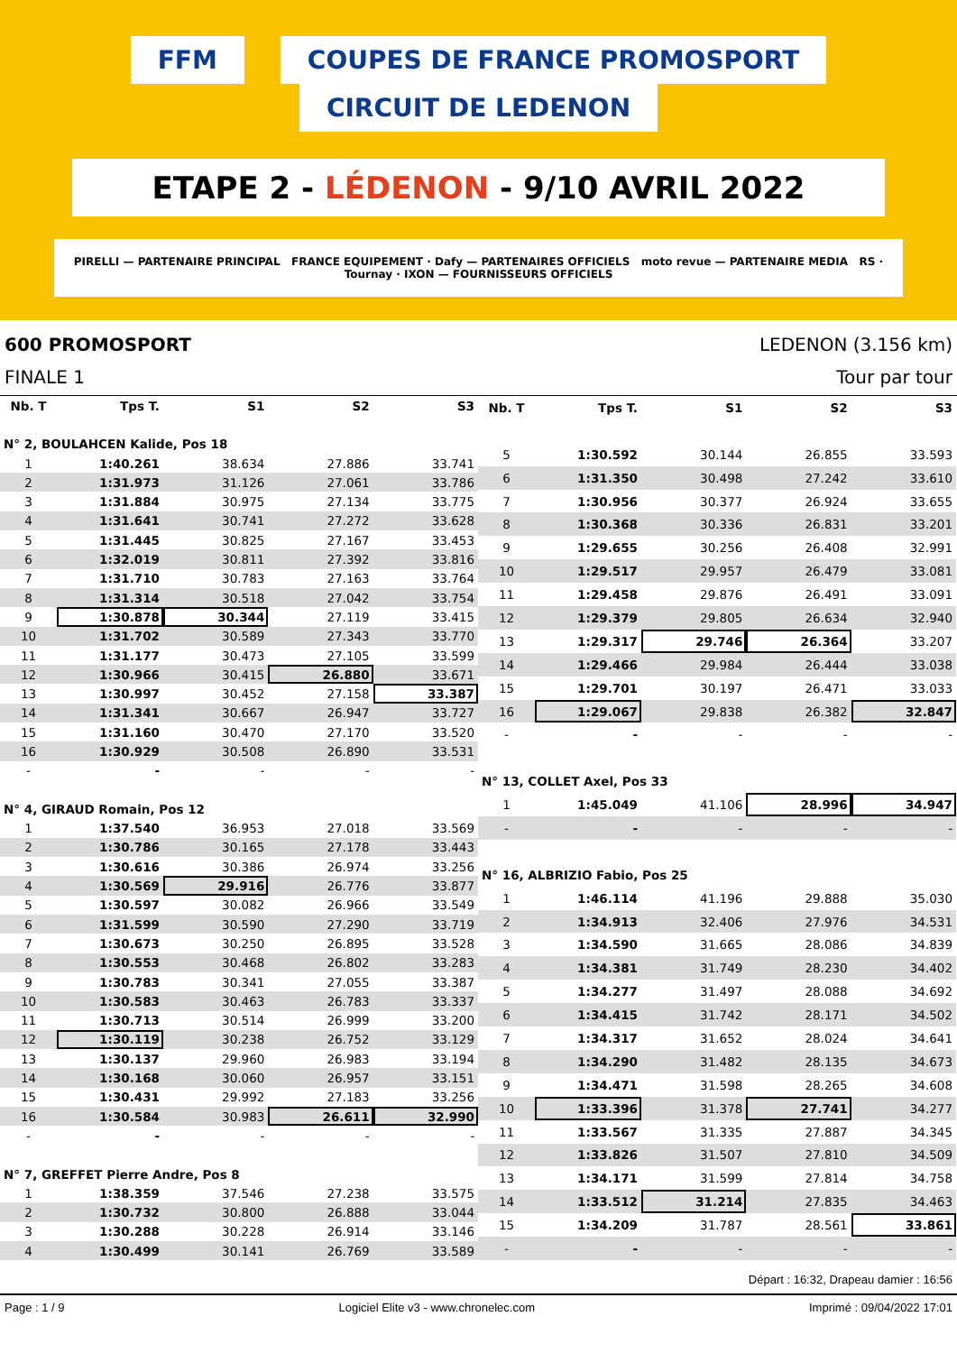FFM COUPES DE FRANCE PROMOSPORT CIRCUIT DE LEDENON
ETAPE 2 - LÉDENON - 9/10 AVRIL 2022
PIRELLI — PARTENAIRE PRINCIPAL FRANCE EQUIPEMENT · Dafy — PARTENAIRES OFFICIELS moto revue — PARTENAIRE MEDIA RS · Tournay · IXON — FOURNISSEURS OFFICIELS
600 PROMOSPORT LEDENON (3.156 km)
FINALE 1 Tour par tour
| Nb. T | Tps T. | S1 | S2 | S3 |
| --- | --- | --- | --- | --- |
| N° 2, BOULAHCEN Kalide, Pos 18 | | | | |
| 1 | 1:40.261 | 38.634 | 27.886 | 33.741 |
| 2 | 1:31.973 | 31.126 | 27.061 | 33.786 |
| 3 | 1:31.884 | 30.975 | 27.134 | 33.775 |
| 4 | 1:31.641 | 30.741 | 27.272 | 33.628 |
| 5 | 1:31.445 | 30.825 | 27.167 | 33.453 |
| 6 | 1:32.019 | 30.811 | 27.392 | 33.816 |
| 7 | 1:31.710 | 30.783 | 27.163 | 33.764 |
| 8 | 1:31.314 | 30.518 | 27.042 | 33.754 |
| 9 | 1:30.878 | 30.344 | 27.119 | 33.415 |
| 10 | 1:31.702 | 30.589 | 27.343 | 33.770 |
| 11 | 1:31.177 | 30.473 | 27.105 | 33.599 |
| 12 | 1:30.966 | 30.415 | 26.880 | 33.671 |
| 13 | 1:30.997 | 30.452 | 27.158 | 33.387 |
| 14 | 1:31.341 | 30.667 | 26.947 | 33.727 |
| 15 | 1:31.160 | 30.470 | 27.170 | 33.520 |
| 16 | 1:30.929 | 30.508 | 26.890 | 33.531 |
| - | - | - | - | - |
| N° 4, GIRAUD Romain, Pos 12 | | | | |
| 1 | 1:37.540 | 36.953 | 27.018 | 33.569 |
| 2 | 1:30.786 | 30.165 | 27.178 | 33.443 |
| 3 | 1:30.616 | 30.386 | 26.974 | 33.256 |
| 4 | 1:30.569 | 29.916 | 26.776 | 33.877 |
| 5 | 1:30.597 | 30.082 | 26.966 | 33.549 |
| 6 | 1:31.599 | 30.590 | 27.290 | 33.719 |
| 7 | 1:30.673 | 30.250 | 26.895 | 33.528 |
| 8 | 1:30.553 | 30.468 | 26.802 | 33.283 |
| 9 | 1:30.783 | 30.341 | 27.055 | 33.387 |
| 10 | 1:30.583 | 30.463 | 26.783 | 33.337 |
| 11 | 1:30.713 | 30.514 | 26.999 | 33.200 |
| 12 | 1:30.119 | 30.238 | 26.752 | 33.129 |
| 13 | 1:30.137 | 29.960 | 26.983 | 33.194 |
| 14 | 1:30.168 | 30.060 | 26.957 | 33.151 |
| 15 | 1:30.431 | 29.992 | 27.183 | 33.256 |
| 16 | 1:30.584 | 30.983 | 26.611 | 32.990 |
| - | - | - | - | - |
| N° 7, GREFFET Pierre Andre, Pos 8 | | | | |
| 1 | 1:38.359 | 37.546 | 27.238 | 33.575 |
| 2 | 1:30.732 | 30.800 | 26.888 | 33.044 |
| 3 | 1:30.288 | 30.228 | 26.914 | 33.146 |
| 4 | 1:30.499 | 30.141 | 26.769 | 33.589 |
| Nb. T | Tps T. | S1 | S2 | S3 |
| --- | --- | --- | --- | --- |
| 5 | 1:30.592 | 30.144 | 26.855 | 33.593 |
| 6 | 1:31.350 | 30.498 | 27.242 | 33.610 |
| 7 | 1:30.956 | 30.377 | 26.924 | 33.655 |
| 8 | 1:30.368 | 30.336 | 26.831 | 33.201 |
| 9 | 1:29.655 | 30.256 | 26.408 | 32.991 |
| 10 | 1:29.517 | 29.957 | 26.479 | 33.081 |
| 11 | 1:29.458 | 29.876 | 26.491 | 33.091 |
| 12 | 1:29.379 | 29.805 | 26.634 | 32.940 |
| 13 | 1:29.317 | 29.746 | 26.364 | 33.207 |
| 14 | 1:29.466 | 29.984 | 26.444 | 33.038 |
| 15 | 1:29.701 | 30.197 | 26.471 | 33.033 |
| 16 | 1:29.067 | 29.838 | 26.382 | 32.847 |
| - | - | - | - | - |
| N° 13, COLLET Axel, Pos 33 | | | | |
| 1 | 1:45.049 | 41.106 | 28.996 | 34.947 |
| - | - | - | - | - |
| N° 16, ALBRIZIO Fabio, Pos 25 | | | | |
| 1 | 1:46.114 | 41.196 | 29.888 | 35.030 |
| 2 | 1:34.913 | 32.406 | 27.976 | 34.531 |
| 3 | 1:34.590 | 31.665 | 28.086 | 34.839 |
| 4 | 1:34.381 | 31.749 | 28.230 | 34.402 |
| 5 | 1:34.277 | 31.497 | 28.088 | 34.692 |
| 6 | 1:34.415 | 31.742 | 28.171 | 34.502 |
| 7 | 1:34.317 | 31.652 | 28.024 | 34.641 |
| 8 | 1:34.290 | 31.482 | 28.135 | 34.673 |
| 9 | 1:34.471 | 31.598 | 28.265 | 34.608 |
| 10 | 1:33.396 | 31.378 | 27.741 | 34.277 |
| 11 | 1:33.567 | 31.335 | 27.887 | 34.345 |
| 12 | 1:33.826 | 31.507 | 27.810 | 34.509 |
| 13 | 1:34.171 | 31.599 | 27.814 | 34.758 |
| 14 | 1:33.512 | 31.214 | 27.835 | 34.463 |
| 15 | 1:34.209 | 31.787 | 28.561 | 33.861 |
| - | - | - | - | - |
Départ : 16:32, Drapeau damier : 16:56
Page : 1 / 9 Logiciel Elite v3 - www.chronelec.com Imprimé : 09/04/2022 17:01